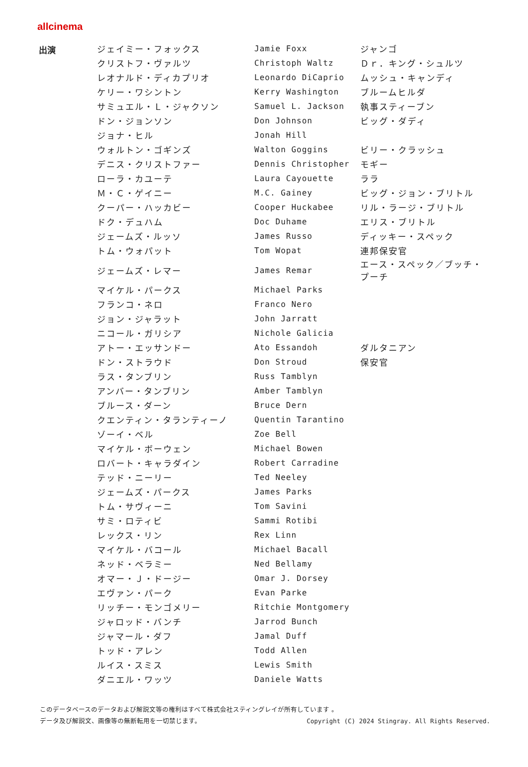allcinema
| 出演 | ジェイミー・フォックス | Jamie Foxx | ジャンゴ |
| | クリストフ・ヴァルツ | Christoph Waltz | Ｄｒ．キング・シュルツ |
| | レオナルド・ディカプリオ | Leonardo DiCaprio | ムッシュ・キャンディ |
| | ケリー・ワシントン | Kerry Washington | ブルームヒルダ |
| | サミュエル・Ｌ・ジャクソン | Samuel L. Jackson | 執事スティーブン |
| | ドン・ジョンソン | Don Johnson | ビッグ・ダディ |
| | ジョナ・ヒル | Jonah Hill | |
| | ウォルトン・ゴギンズ | Walton Goggins | ビリー・クラッシュ |
| | デニス・クリストファー | Dennis Christopher | モギー |
| | ローラ・カユーテ | Laura Cayouette | ララ |
| | Ｍ・Ｃ・ゲイニー | M.C. Gainey | ビッグ・ジョン・ブリトル |
| | クーパー・ハッカビー | Cooper Huckabee | リル・ラージ・ブリトル |
| | ドク・デュハム | Doc Duhame | エリス・ブリトル |
| | ジェームズ・ルッソ | James Russo | ディッキー・スペック |
| | トム・ウォパット | Tom Wopat | 連邦保安官 |
| | ジェームズ・レマー | James Remar | エース・スペック／ブッチ・プーチ |
| | マイケル・パークス | Michael Parks | |
| | フランコ・ネロ | Franco Nero | |
| | ジョン・ジャラット | John Jarratt | |
| | ニコール・ガリシア | Nichole Galicia | |
| | アトー・エッサンドー | Ato Essandoh | ダルタニアン |
| | ドン・ストラウド | Don Stroud | 保安官 |
| | ラス・タンブリン | Russ Tamblyn | |
| | アンバー・タンブリン | Amber Tamblyn | |
| | ブルース・ダーン | Bruce Dern | |
| | クエンティン・タランティーノ | Quentin Tarantino | |
| | ゾーイ・ベル | Zoe Bell | |
| | マイケル・ボーウェン | Michael Bowen | |
| | ロバート・キャラダイン | Robert Carradine | |
| | テッド・ニーリー | Ted Neeley | |
| | ジェームズ・パークス | James Parks | |
| | トム・サヴィーニ | Tom Savini | |
| | サミ・ロティビ | Sammi Rotibi | |
| | レックス・リン | Rex Linn | |
| | マイケル・バコール | Michael Bacall | |
| | ネッド・ベラミー | Ned Bellamy | |
| | オマー・Ｊ・ドージー | Omar J. Dorsey | |
| | エヴァン・パーク | Evan Parke | |
| | リッチー・モンゴメリー | Ritchie Montgomery | |
| | ジャロッド・バンチ | Jarrod Bunch | |
| | ジャマール・ダフ | Jamal Duff | |
| | トッド・アレン | Todd Allen | |
| | ルイス・スミス | Lewis Smith | |
| | ダニエル・ワッツ | Daniele Watts | |
このデータベースのデータおよび解説文等の権利はすべて株式会社スティングレイが所有しています 。
データ及び解説文、画像等の無断転用を一切禁じます。 Copyright (C) 2024 Stingray. All Rights Reserved.